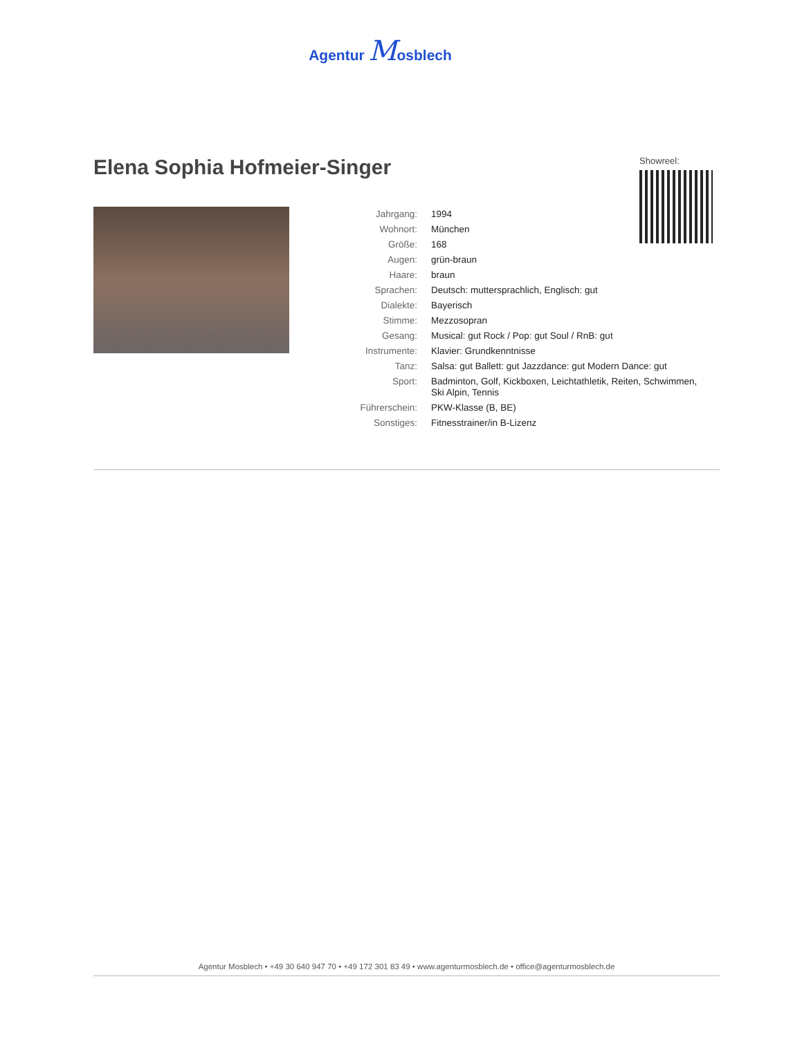Agentur Mosblech
Elena Sophia Hofmeier-Singer
Showreel:
| Jahrgang: | 1994 |
| Wohnort: | München |
| Größe: | 168 |
| Augen: | grün-braun |
| Haare: | braun |
| Sprachen: | Deutsch: muttersprachlich, Englisch: gut |
| Dialekte: | Bayerisch |
| Stimme: | Mezzosopran |
| Gesang: | Musical: gut Rock / Pop: gut Soul / RnB: gut |
| Instrumente: | Klavier: Grundkenntnisse |
| Tanz: | Salsa: gut Ballett: gut Jazzdance: gut Modern Dance: gut |
| Sport: | Badminton, Golf, Kickboxen, Leichtathletik, Reiten, Schwimmen, Ski Alpin, Tennis |
| Führerschein: | PKW-Klasse (B, BE) |
| Sonstiges: | Fitnesstrainer/in B-Lizenz |
Agentur Mosblech • +49 30 640 947 70 • +49 172 301 83 49 • www.agenturmosblech.de • office@agenturmosblech.de